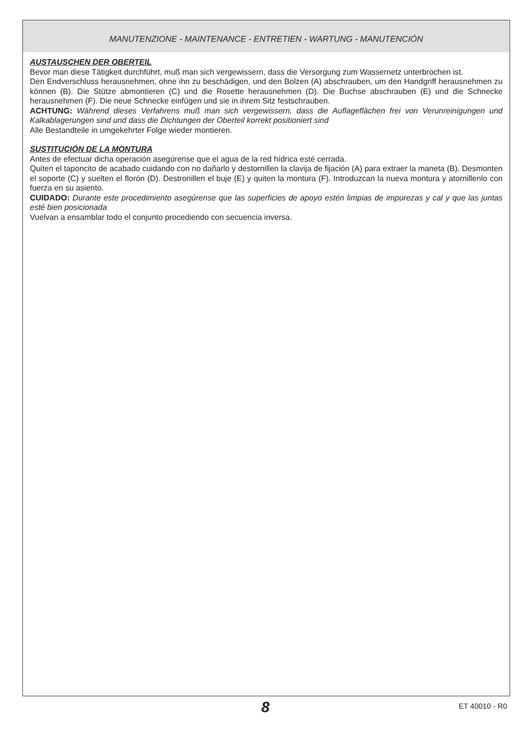MANUTENZIONE - MAINTENANCE - ENTRETIEN - WARTUNG - MANUTENCIÓN
AUSTAUSCHEN DER OBERTEIL
Bevor man diese Tätigkeit durchführt, muß man sich vergewissern, dass die Versorgung zum Wassernetz unterbrochen ist.
Den Endverschluss herausnehmen, ohne ihn zu beschädigen, und den Bolzen (A) abschrauben, um den Handgriff herausnehmen zu können (B). Die Stütze abmontieren (C) und die Rosette herausnehmen (D). Die Buchse abschrauben (E) und die Schnecke herausnehmen (F). Die neue Schnecke einfügen und sie in ihrem Sitz festschrauben.
ACHTUNG: Während dieses Verfahrens muß man sich vergewissern, dass die Auflageflächen frei von Verunreinigungen und Kalkablagerungen sind und dass die Dichtungen der Oberteil korrekt positioniert sind
Alle Bestandteile in umgekehrter Folge wieder montieren.
SUSTITUCIÓN DE LA MONTURA
Antes de efectuar dicha operación asegúrense que el agua de la red hídrica esté cerrada.
Quiten el taponcito de acabado cuidando con no dañarlo y destornillen la clavija de fijación (A) para extraer la maneta (B). Desmonten el soporte (C) y suelten el florón (D). Destronillen el buje (E) y quiten la montura (F). Introduzcan la nueva montura y atornillenlo con fuerza en su asiento.
CUIDADO: Durante este procedimiento asegúrense que las superficies de apoyo estén limpias de impurezas y cal y que las juntas esté bien posicionada
Vuelvan a ensamblar todo el conjunto procediendo con secuencia inversa.
8 ET 40010 - R0